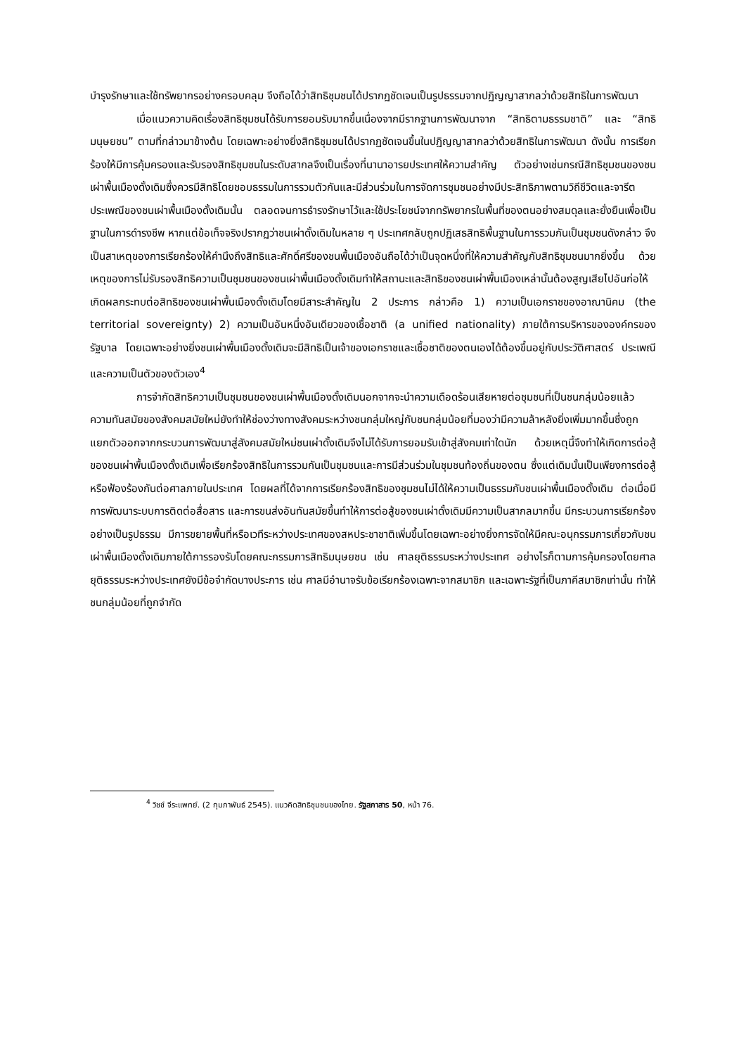บำรุงรักษาและใช้ทรัพยากรอย่างครอบคลุม จึงถือได้ว่าสิทธิชุมชนได้ปรากฏชัดเจนเป็นรูปธรรมจากปฏิญญาสากลว่าด้วยสิทธิในการพัฒนา
เมื่อแนวความคิดเรื่องสิทธิชุมชนได้รับการยอมรับมากขึ้นเนื่องจากมีรากฐานการพัฒนาจาก “สิทธิตามธรรมชาติ” และ “สิทธิมนุษยชน” ตามที่กล่าวมาข้างต้น โดยเฉพาะอย่างยิ่งสิทธิชุมชนได้ปรากฏชัดเจนขึ้นในปฏิญญาสากลว่าด้วยสิทธิในการพัฒนา ดังนั้น การเรียกร้องให้มีการคุ้มครองและรับรองสิทธิชุมชนในระดับสากลจึงเป็นเรื่องที่นานาอารยประเทศให้ความสำคัญ ตัวอย่างเช่นกรณีสิทธิชุมชนของชนเผ่าพื้นเมืองดั้งเดิมซึ่งควรมีสิทธิโดยชอบธรรมในการรวมตัวกันและมีส่วนร่วมในการจัดการชุมชนอย่างมีประสิทธิภาพตามวิถีชีวิตและจารีตประเพณีของชนเผ่าพื้นเมืองดั้งเดิมนั้น ตลอดจนการธำรงรักษาไว้และใช้ประโยชน์จากทรัพยากรในพื้นที่ของตนอย่างสมดุลและยั่งยืนเพื่อเป็นฐานในการดำรงชีพ หากแต่ข้อเท็จจริงปรากฏว่าชนเผ่าดั้งเดิมในหลาย ๆ ประเทศกลับถูกปฏิเสธสิทธิพื้นฐานในการรวมกันเป็นชุมชนดังกล่าว จึงเป็นสาเหตุของการเรียกร้องให้คำนึงถึงสิทธิและศักดิ์ศรีของชนพื้นเมืองอันถือได้ว่าเป็นจุดหนึ่งที่ให้ความสำคัญกับสิทธิชุมชนมากยิ่งขึ้น ด้วยเหตุของการไม่รับรองสิทธิความเป็นชุมชนของชนเผ่าพื้นเมืองดั้งเดิมทำให้สถานะและสิทธิของชนเผ่าพื้นเมืองเหล่านั้นต้องสูญเสียไปอันก่อให้เกิดผลกระทบต่อสิทธิของชนเผ่าพื้นเมืองดั้งเดิมโดยมีสาระสำคัญใน 2 ประการ กล่าวคือ 1) ความเป็นเอกราชของอาณานิคม (the territorial sovereignty) 2) ความเป็นอันหนึ่งอันเดียวของเชื้อชาติ (a unified nationality) ภายใต้การบริหารขององค์กรของรัฐบาล โดยเฉพาะอย่างยิ่งชนเผ่าพื้นเมืองดั้งเดิมจะมีสิทธิเป็นเจ้าของเอกราชและเชื้อชาติของตนเองได้ต้องขึ้นอยู่กับประวัติศาสตร์ ประเพณี และความเป็นตัวของตัวเอง<sup>4</sup>
การจำกัดสิทธิความเป็นชุมชนของชนเผ่าพื้นเมืองดั้งเดิมนอกจากจะนำความเดือดร้อนเสียหายต่อชุมชนที่เป็นชนกลุ่มน้อยแล้ว ความทันสมัยของสังคมสมัยใหม่ยังทำให้ช่องว่างทางสังคมระหว่างชนกลุ่มใหญ่กับชนกลุ่มน้อยที่มองว่ามีความล้าหลังยิ่งเพิ่มมากขึ้นซึ่งถูกแยกตัวออกจากกระบวนการพัฒนาสู่สังคมสมัยใหม่ชนเผ่าดั้งเดิมจึงไม่ได้รับการยอมรับเข้าสู่สังคมเท่าใดนัก ด้วยเหตุนี้จึงทำให้เกิดการต่อสู้ของชนเผ่าพื้นเมืองดั้งเดิมเพื่อเรียกร้องสิทธิในการรวมกันเป็นชุมชนและการมีส่วนร่วมในชุมชนท้องถิ่นของตน ซึ่งแต่เดิมนั้นเป็นเพียงการต่อสู้หรือฟ้องร้องกันต่อศาลภายในประเทศ โดยผลที่ได้จากการเรียกร้องสิทธิของชุมชนไม่ได้ให้ความเป็นธรรมกับชนเผ่าพื้นเมืองดั้งเดิม ต่อเมื่อมีการพัฒนาระบบการติดต่อสื่อสาร และการขนส่งอันทันสมัยขึ้นทำให้การต่อสู้ของชนเผ่าดั้งเดิมมีความเป็นสากลมากขึ้น มีกระบวนการเรียกร้องอย่างเป็นรูปธรรม มีการขยายพื้นที่หรือเวทีระหว่างประเทศของสหประชาชาติเพิ่มขึ้นโดยเฉพาะอย่างยิ่งการจัดให้มีคณะอนุกรรมการเกี่ยวกับชนเผ่าพื้นเมืองดั้งเดิมภายใต้การรองรับโดยคณะกรรมการสิทธิมนุษยชน เช่น ศาลยุติธรรมระหว่างประเทศ อย่างไรก็ตามการคุ้มครองโดยศาลยุติธรรมระหว่างประเทศยังมีข้อจำกัดบางประการ เช่น ศาลมีอำนาจรับข้อเรียกร้องเฉพาะจากสมาชิก และเฉพาะรัฐที่เป็นภาคีสมาชิกเท่านั้น ทำให้ชนกลุ่มน้อยที่ถูกจำกัด
<sup>4</sup> วิชช์ จีระแพทย์. (2 กุมภาพันธ์ 2545). แนวคิดสิทธิชุมชนของไทย. รัฐสภาสาร 50, หน้า 76.